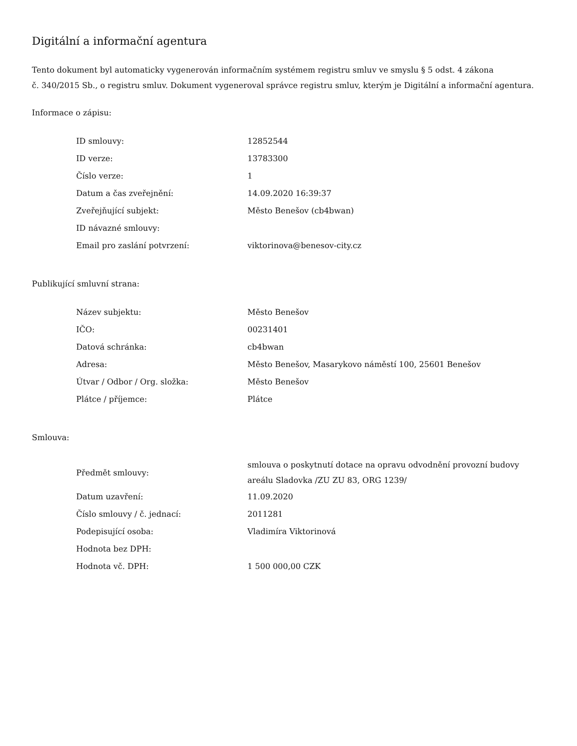Digitální a informační agentura
Tento dokument byl automaticky vygenerován informačním systémem registru smluv ve smyslu § 5 odst. 4 zákona
č. 340/2015 Sb., o registru smluv. Dokument vygeneroval správce registru smluv, kterým je Digitální a informační agentura.
Informace o zápisu:
| ID smlouvy: | 12852544 |
| ID verze: | 13783300 |
| Číslo verze: | 1 |
| Datum a čas zveřejnění: | 14.09.2020 16:39:37 |
| Zveřejňující subjekt: | Město Benešov (cb4bwan) |
| ID návazné smlouvy: | |
| Email pro zaslání potvrzení: | viktorinova@benesov-city.cz |
Publikující smluvní strana:
| Název subjektu: | Město Benešov |
| IČO: | 00231401 |
| Datová schránka: | cb4bwan |
| Adresa: | Město Benešov, Masarykovo náměstí 100, 25601 Benešov |
| Útvar / Odbor / Org. složka: | Město Benešov |
| Plátce / příjemce: | Plátce |
Smlouva:
| Předmět smlouvy: | smlouva o poskytnutí dotace na opravu odvodnění provozní budovy areálu Sladovka /ZU ZU 83, ORG 1239/ |
| Datum uzavření: | 11.09.2020 |
| Číslo smlouvy / č. jednací: | 2011281 |
| Podepisující osoba: | Vladimíra Viktorinová |
| Hodnota bez DPH: | |
| Hodnota vč. DPH: | 1 500 000,00 CZK |